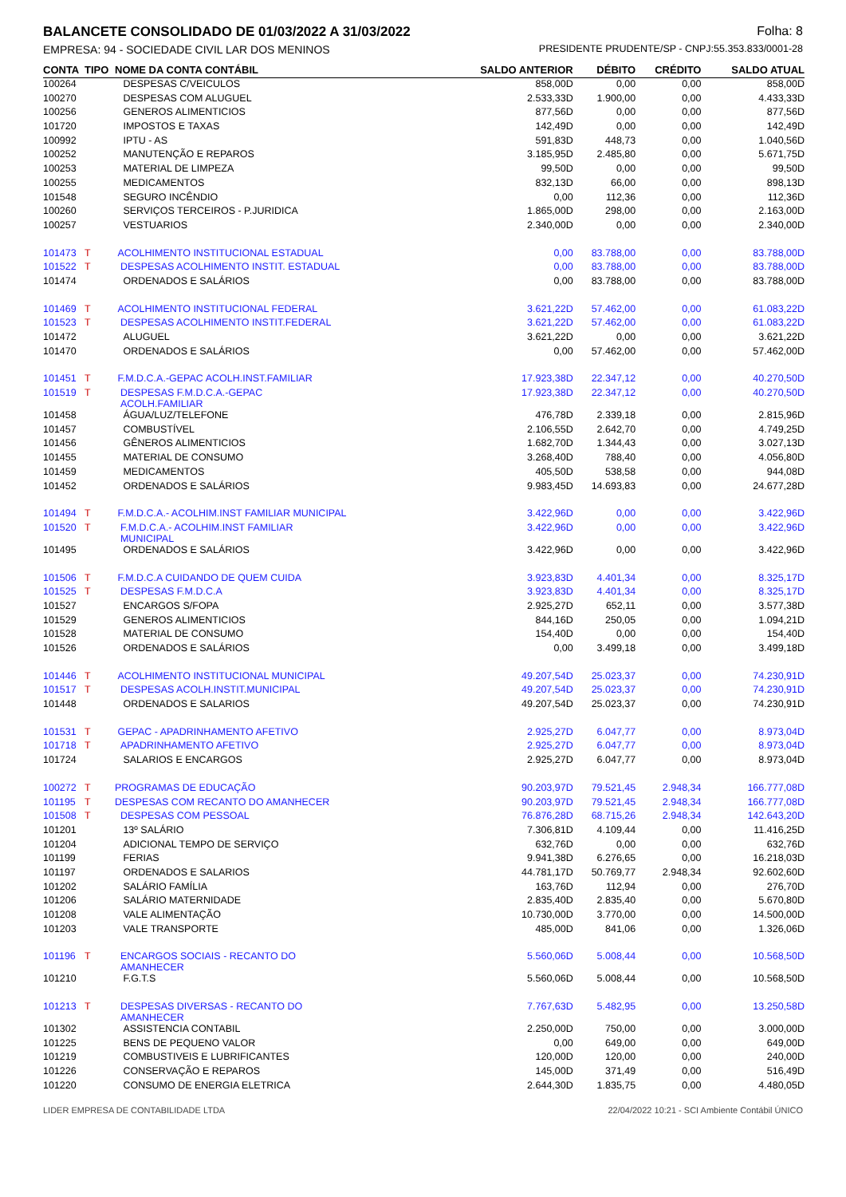BALANCETE CONSOLIDADO DE 01/03/2022 A 31/03/2022 Folha: 8
EMPRESA: 94 - SOCIEDADE CIVIL LAR DOS MENINOS PRESIDENTE PRUDENTE/SP - CNPJ:55.353.833/0001-28
| CONTA | TIPO | NOME DA CONTA CONTÁBIL | SALDO ANTERIOR | DÉBITO | CRÉDITO | SALDO ATUAL |
| --- | --- | --- | --- | --- | --- | --- |
| 100264 | | DESPESAS C/VEICULOS | 858,00D | 0,00 | 0,00 | 858,00D |
| 100270 | | DESPESAS COM ALUGUEL | 2.533,33D | 1.900,00 | 0,00 | 4.433,33D |
| 100256 | | GENEROS ALIMENTICIOS | 877,56D | 0,00 | 0,00 | 877,56D |
| 101720 | | IMPOSTOS E TAXAS | 142,49D | 0,00 | 0,00 | 142,49D |
| 100992 | | IPTU - AS | 591,83D | 448,73 | 0,00 | 1.040,56D |
| 100252 | | MANUTENÇÃO E REPAROS | 3.185,95D | 2.485,80 | 0,00 | 5.671,75D |
| 100253 | | MATERIAL DE LIMPEZA | 99,50D | 0,00 | 0,00 | 99,50D |
| 100255 | | MEDICAMENTOS | 832,13D | 66,00 | 0,00 | 898,13D |
| 101548 | | SEGURO INCÊNDIO | 0,00 | 112,36 | 0,00 | 112,36D |
| 100260 | | SERVIÇOS TERCEIROS - P.JURIDICA | 1.865,00D | 298,00 | 0,00 | 2.163,00D |
| 100257 | | VESTUARIOS | 2.340,00D | 0,00 | 0,00 | 2.340,00D |
| 101473 | T | ACOLHIMENTO INSTITUCIONAL ESTADUAL | 0,00 | 83.788,00 | 0,00 | 83.788,00D |
| 101522 | T | DESPESAS ACOLHIMENTO INSTIT. ESTADUAL | 0,00 | 83.788,00 | 0,00 | 83.788,00D |
| 101474 | | ORDENADOS E SALÁRIOS | 0,00 | 83.788,00 | 0,00 | 83.788,00D |
| 101469 | T | ACOLHIMENTO INSTITUCIONAL FEDERAL | 3.621,22D | 57.462,00 | 0,00 | 61.083,22D |
| 101523 | T | DESPESAS ACOLHIMENTO INSTIT.FEDERAL | 3.621,22D | 57.462,00 | 0,00 | 61.083,22D |
| 101472 | | ALUGUEL | 3.621,22D | 0,00 | 0,00 | 3.621,22D |
| 101470 | | ORDENADOS E SALÁRIOS | 0,00 | 57.462,00 | 0,00 | 57.462,00D |
| 101451 | T | F.M.D.C.A.-GEPAC ACOLH.INST.FAMILIAR | 17.923,38D | 22.347,12 | 0,00 | 40.270,50D |
| 101519 | T | DESPESAS F.M.D.C.A.-GEPAC ACOLH.FAMILIAR | 17.923,38D | 22.347,12 | 0,00 | 40.270,50D |
| 101458 | | ÁGUA/LUZ/TELEFONE | 476,78D | 2.339,18 | 0,00 | 2.815,96D |
| 101457 | | COMBUSTÍVEL | 2.106,55D | 2.642,70 | 0,00 | 4.749,25D |
| 101456 | | GÊNEROS ALIMENTICIOS | 1.682,70D | 1.344,43 | 0,00 | 3.027,13D |
| 101455 | | MATERIAL DE CONSUMO | 3.268,40D | 788,40 | 0,00 | 4.056,80D |
| 101459 | | MEDICAMENTOS | 405,50D | 538,58 | 0,00 | 944,08D |
| 101452 | | ORDENADOS E SALÁRIOS | 9.983,45D | 14.693,83 | 0,00 | 24.677,28D |
| 101494 | T | F.M.D.C.A.- ACOLHIM.INST FAMILIAR MUNICIPAL | 3.422,96D | 0,00 | 0,00 | 3.422,96D |
| 101520 | T | F.M.D.C.A.- ACOLHIM.INST FAMILIAR MUNICIPAL | 3.422,96D | 0,00 | 0,00 | 3.422,96D |
| 101495 | | ORDENADOS E SALÁRIOS | 3.422,96D | 0,00 | 0,00 | 3.422,96D |
| 101506 | T | F.M.D.C.A CUIDANDO DE QUEM CUIDA | 3.923,83D | 4.401,34 | 0,00 | 8.325,17D |
| 101525 | T | DESPESAS F.M.D.C.A | 3.923,83D | 4.401,34 | 0,00 | 8.325,17D |
| 101527 | | ENCARGOS S/FOPA | 2.925,27D | 652,11 | 0,00 | 3.577,38D |
| 101529 | | GENEROS ALIMENTICIOS | 844,16D | 250,05 | 0,00 | 1.094,21D |
| 101528 | | MATERIAL DE CONSUMO | 154,40D | 0,00 | 0,00 | 154,40D |
| 101526 | | ORDENADOS E SALÁRIOS | 0,00 | 3.499,18 | 0,00 | 3.499,18D |
| 101446 | T | ACOLHIMENTO INSTITUCIONAL MUNICIPAL | 49.207,54D | 25.023,37 | 0,00 | 74.230,91D |
| 101517 | T | DESPESAS ACOLH.INSTIT.MUNICIPAL | 49.207,54D | 25.023,37 | 0,00 | 74.230,91D |
| 101448 | | ORDENADOS E SALARIOS | 49.207,54D | 25.023,37 | 0,00 | 74.230,91D |
| 101531 | T | GEPAC - APADRINHAMENTO AFETIVO | 2.925,27D | 6.047,77 | 0,00 | 8.973,04D |
| 101718 | T | APADRINHAMENTO AFETIVO | 2.925,27D | 6.047,77 | 0,00 | 8.973,04D |
| 101724 | | SALARIOS E ENCARGOS | 2.925,27D | 6.047,77 | 0,00 | 8.973,04D |
| 100272 | T | PROGRAMAS DE EDUCAÇÃO | 90.203,97D | 79.521,45 | 2.948,34 | 166.777,08D |
| 101195 | T | DESPESAS COM RECANTO DO AMANHECER | 90.203,97D | 79.521,45 | 2.948,34 | 166.777,08D |
| 101508 | T | DESPESAS COM PESSOAL | 76.876,28D | 68.715,26 | 2.948,34 | 142.643,20D |
| 101201 | | 13º SALÁRIO | 7.306,81D | 4.109,44 | 0,00 | 11.416,25D |
| 101204 | | ADICIONAL TEMPO DE SERVIÇO | 632,76D | 0,00 | 0,00 | 632,76D |
| 101199 | | FERIAS | 9.941,38D | 6.276,65 | 0,00 | 16.218,03D |
| 101197 | | ORDENADOS E SALARIOS | 44.781,17D | 50.769,77 | 2.948,34 | 92.602,60D |
| 101202 | | SALÁRIO FAMÍLIA | 163,76D | 112,94 | 0,00 | 276,70D |
| 101206 | | SALÁRIO MATERNIDADE | 2.835,40D | 2.835,40 | 0,00 | 5.670,80D |
| 101208 | | VALE ALIMENTAÇÃO | 10.730,00D | 3.770,00 | 0,00 | 14.500,00D |
| 101203 | | VALE TRANSPORTE | 485,00D | 841,06 | 0,00 | 1.326,06D |
| 101196 | T | ENCARGOS SOCIAIS - RECANTO DO AMANHECER | 5.560,06D | 5.008,44 | 0,00 | 10.568,50D |
| 101210 | | F.G.T.S | 5.560,06D | 5.008,44 | 0,00 | 10.568,50D |
| 101213 | T | DESPESAS DIVERSAS - RECANTO DO AMANHECER | 7.767,63D | 5.482,95 | 0,00 | 13.250,58D |
| 101302 | | ASSISTENCIA CONTABIL | 2.250,00D | 750,00 | 0,00 | 3.000,00D |
| 101225 | | BENS DE PEQUENO VALOR | 0,00 | 649,00 | 0,00 | 649,00D |
| 101219 | | COMBUSTIVEIS E LUBRIFICANTES | 120,00D | 120,00 | 0,00 | 240,00D |
| 101226 | | CONSERVAÇÃO E REPAROS | 145,00D | 371,49 | 0,00 | 516,49D |
| 101220 | | CONSUMO DE ENERGIA ELETRICA | 2.644,30D | 1.835,75 | 0,00 | 4.480,05D |
LIDER EMPRESA DE CONTABILIDADE LTDA 22/04/2022 10:21 - SCI Ambiente Contábil ÚNICO